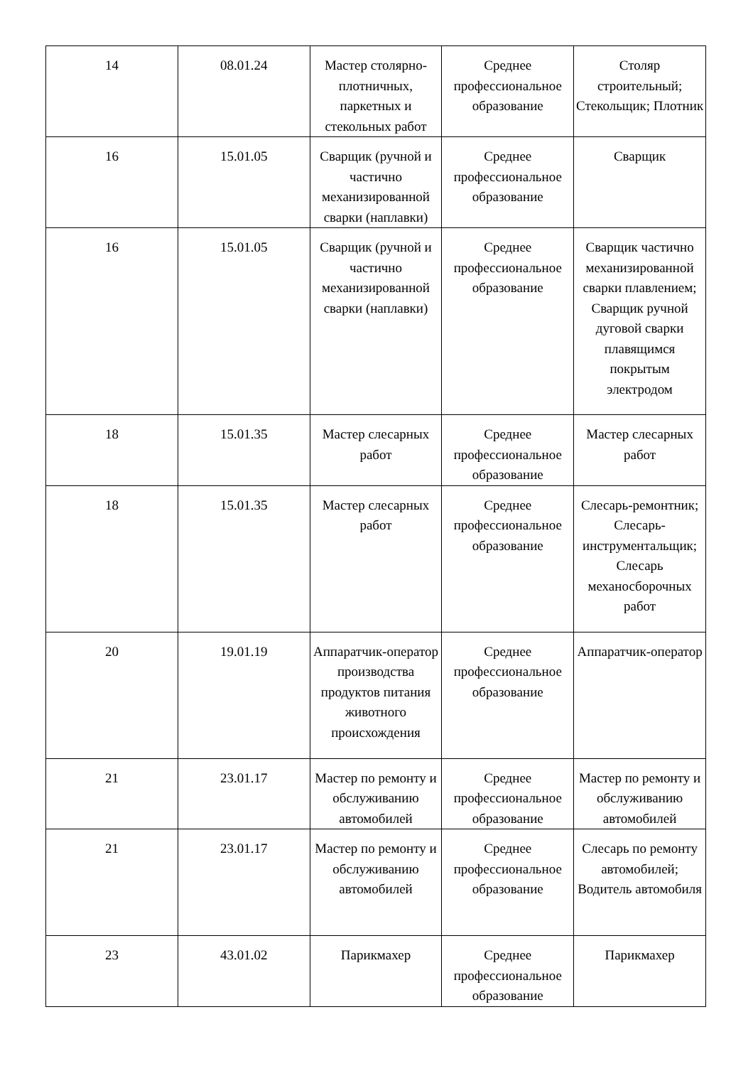| 14 | 08.01.24 | Мастер столярно-плотничных, паркетных и стекольных работ | Среднее профессиональное образование | Столяр строительный; Стекольщик; Плотник |
| 16 | 15.01.05 | Сварщик (ручной и частично механизированной сварки (наплавки) | Среднее профессиональное образование | Сварщик |
| 16 | 15.01.05 | Сварщик (ручной и частично механизированной сварки (наплавки) | Среднее профессиональное образование | Сварщик частично механизированной сварки плавлением; Сварщик ручной дуговой сварки плавящимся покрытым электродом |
| 18 | 15.01.35 | Мастер слесарных работ | Среднее профессиональное образование | Мастер слесарных работ |
| 18 | 15.01.35 | Мастер слесарных работ | Среднее профессиональное образование | Слесарь-ремонтник; Слесарь-инструментальщик; Слесарь механосборочных работ |
| 20 | 19.01.19 | Аппаратчик-оператор производства продуктов питания животного происхождения | Среднее профессиональное образование | Аппаратчик-оператор |
| 21 | 23.01.17 | Мастер по ремонту и обслуживанию автомобилей | Среднее профессиональное образование | Мастер по ремонту и обслуживанию автомобилей |
| 21 | 23.01.17 | Мастер по ремонту и обслуживанию автомобилей | Среднее профессиональное образование | Слесарь по ремонту автомобилей; Водитель автомобиля |
| 23 | 43.01.02 | Парикмахер | Среднее профессиональное образование | Парикмахер |